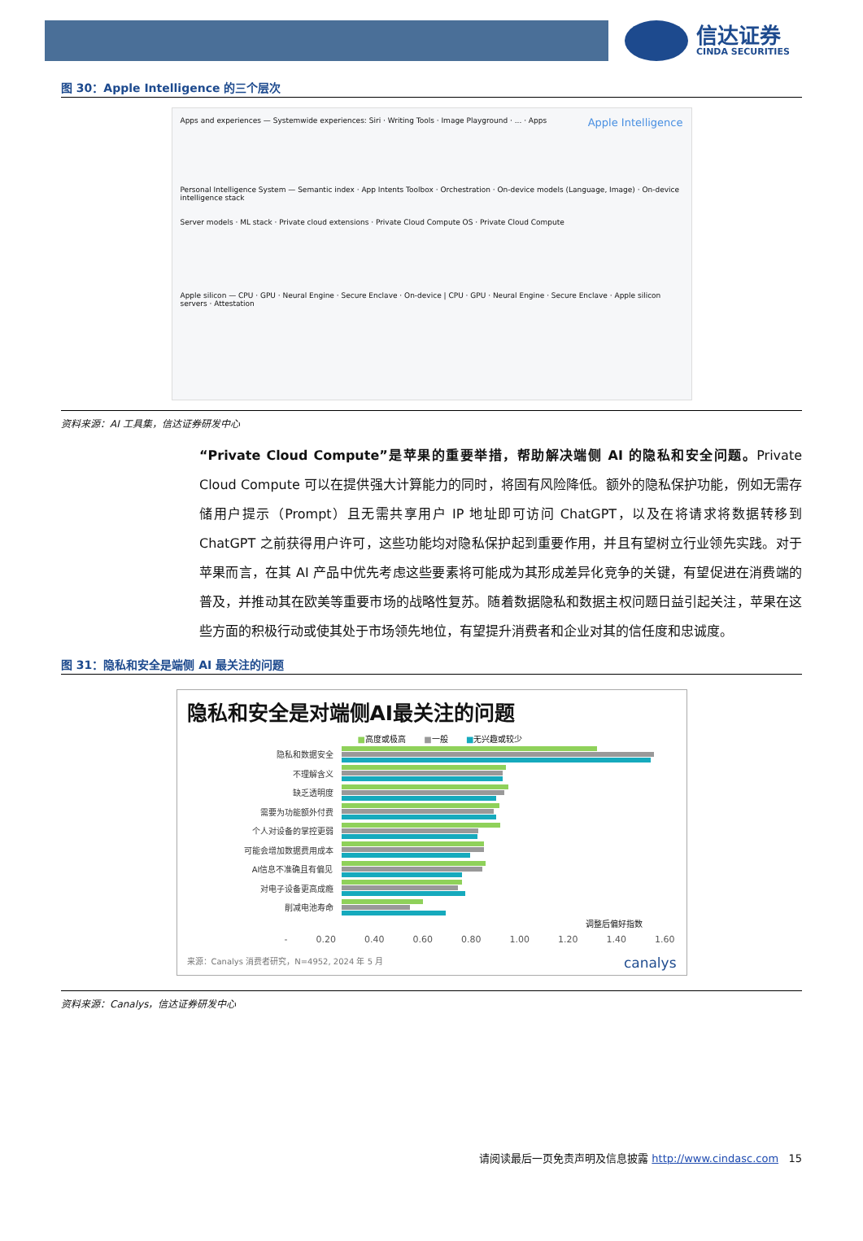信达证券
CINDA SECURITIES
图 30：Apple Intelligence 的三个层次
Apps and experiences — Systemwide experiences: Siri · Writing Tools · Image Playground · ... · Apps
Apple Intelligence
Personal Intelligence System — Semantic index · App Intents Toolbox · Orchestration · On-device models (Language, Image) · On-device intelligence stack
Server models · ML stack · Private cloud extensions · Private Cloud Compute OS · Private Cloud Compute
Apple silicon — CPU · GPU · Neural Engine · Secure Enclave · On-device | CPU · GPU · Neural Engine · Secure Enclave · Apple silicon servers · Attestation
资料来源：AI 工具集，信达证券研发中心
“Private Cloud Compute”是苹果的重要举措，帮助解决端侧 AI 的隐私和安全问题。Private Cloud Compute 可以在提供强大计算能力的同时，将固有风险降低。额外的隐私保护功能，例如无需存储用户提示（Prompt）且无需共享用户 IP 地址即可访问 ChatGPT，以及在将请求将数据转移到 ChatGPT 之前获得用户许可，这些功能均对隐私保护起到重要作用，并且有望树立行业领先实践。对于苹果而言，在其 AI 产品中优先考虑这些要素将可能成为其形成差异化竞争的关键，有望促进在消费端的普及，并推动其在欧美等重要市场的战略性复苏。随着数据隐私和数据主权问题日益引起关注，苹果在这些方面的积极行动或使其处于市场领先地位，有望提升消费者和企业对其的信任度和忠诚度。
图 31：隐私和安全是端侧 AI 最关注的问题
隐私和安全是对端侧AI最关注的问题
■高度或极高 ■一般 ■无兴趣或较少
隐私和数据安全
不理解含义
缺乏透明度
需要为功能额外付费
个人对设备的掌控更弱
可能会增加数据费用成本
AI信息不准确且有偏见
对电子设备更高成瘾
削减电池寿命
调整后偏好指数
- 0.20 0.40 0.60 0.80 1.00 1.20 1.40 1.60
来源：Canalys 消费者研究，N=4952, 2024 年 5 月 canalys
资料来源：Canalys，信达证券研发中心
请阅读最后一页免责声明及信息披露 http://www.cindasc.com 15